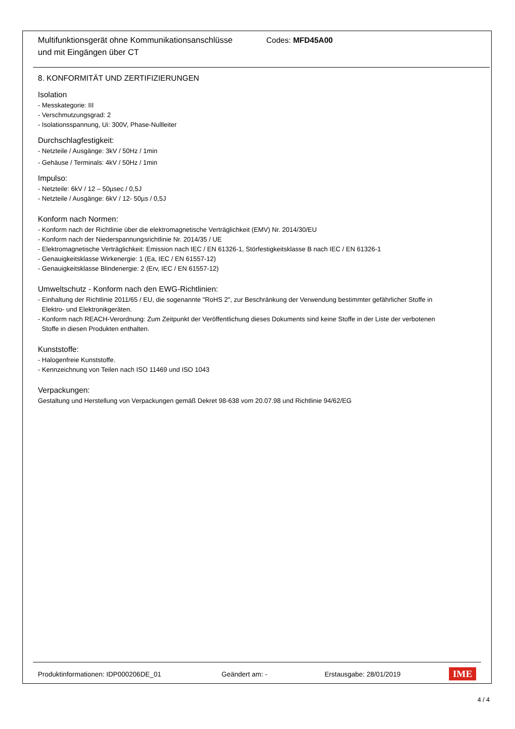Multifunktionsgerät ohne Kommunikationsanschlüsse
und mit Eingängen über CT
Codes: MFD45A00
8. KONFORMITÄT UND ZERTIFIZIERUNGEN
Isolation
- Messkategorie: III
- Verschmutzungsgrad: 2
- Isolationsspannung, Ui: 300V, Phase-Nullleiter
Durchschlagfestigkeit:
- Netzteile / Ausgänge: 3kV / 50Hz / 1min
- Gehäuse / Terminals: 4kV / 50Hz / 1min
Impulso:
- Netzteile: 6kV / 12 – 50µsec / 0,5J
- Netzteile / Ausgänge: 6kV / 12- 50µs / 0,5J
Konform nach Normen:
- Konform nach der Richtlinie über die elektromagnetische Verträglichkeit (EMV) Nr. 2014/30/EU
- Konform nach der Niederspannungsrichtlinie Nr. 2014/35 / UE
- Elektromagnetische Verträglichkeit: Emission nach IEC / EN 61326-1, Störfestigkeitsklasse B nach IEC / EN 61326-1
- Genauigkeitsklasse Wirkenergie: 1 (Ea, IEC / EN 61557-12)
- Genauigkeitsklasse Blindenergie: 2 (Erv, IEC / EN 61557-12)
Umweltschutz - Konform nach den EWG-Richtlinien:
- Einhaltung der Richtlinie 2011/65 / EU, die sogenannte "RoHS 2", zur Beschränkung der Verwendung bestimmter gefährlicher Stoffe in
Elektro- und Elektronikgeräten.
- Konform nach REACH-Verordnung: Zum Zeitpunkt der Veröffentlichung dieses Dokuments sind keine Stoffe in der Liste der verbotenen
Stoffe in diesen Produkten enthalten.
Kunststoffe:
- Halogenfreie Kunststoffe.
- Kennzeichnung von Teilen nach ISO 11469 und ISO 1043
Verpackungen:
Gestaltung und Herstellung von Verpackungen gemäß Dekret 98-638 vom 20.07.98 und Richtlinie 94/62/EG
Produktinformationen: IDP000206DE_01 Geändert am: - Erstausgabe: 28/01/2019 IME
4 / 4